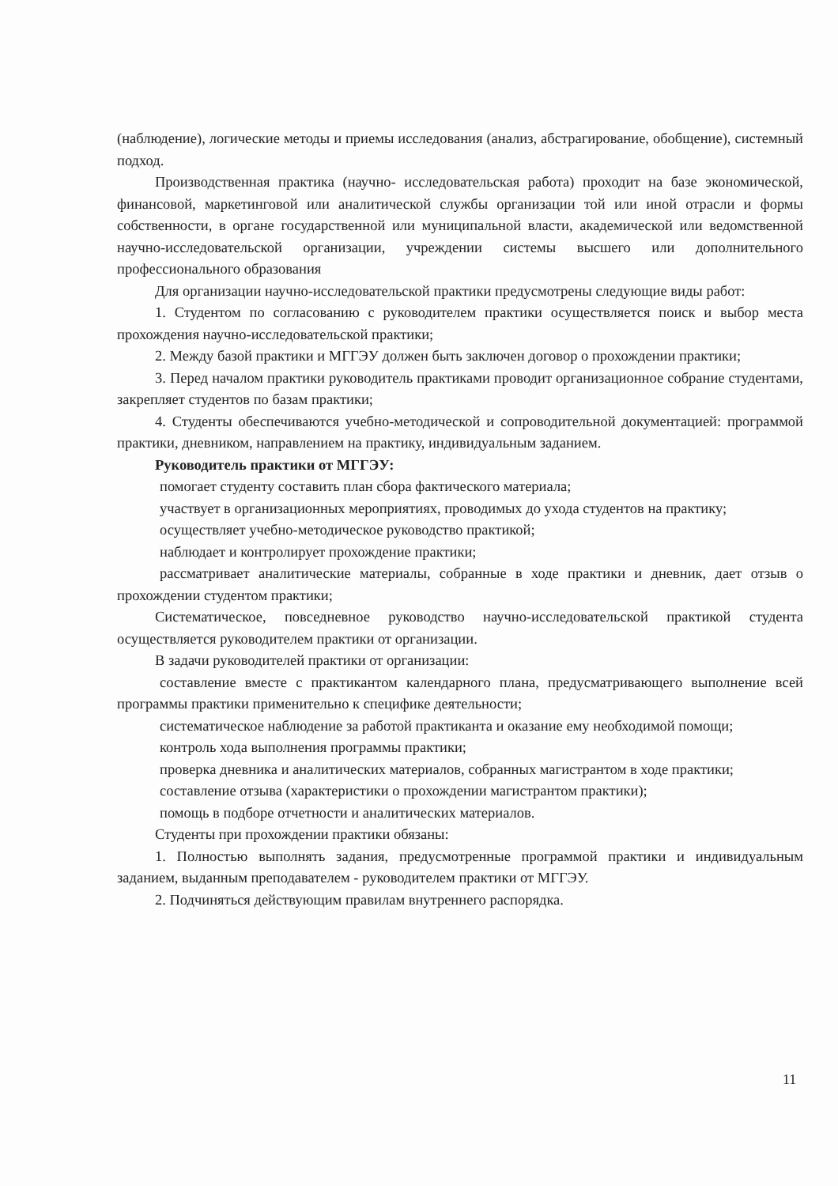(наблюдение), логические методы и приемы исследования (анализ, абстрагирование, обобщение), системный подход.
Производственная практика (научно- исследовательская работа) проходит на базе экономической, финансовой, маркетинговой или аналитической службы организации той или иной отрасли и формы собственности, в органе государственной или муниципальной власти, академической или ведомственной научно-исследовательской организации, учреждении системы высшего или дополнительного профессионального образования
Для организации научно-исследовательской практики предусмотрены следующие виды работ:
1. Студентом по согласованию с руководителем практики осуществляется поиск и выбор места прохождения научно-исследовательской практики;
2. Между базой практики и МГГЭУ должен быть заключен договор о прохождении практики;
3. Перед началом практики руководитель практиками проводит организационное собрание студентами, закрепляет студентов по базам практики;
4. Студенты обеспечиваются учебно-методической и сопроводительной документацией: программой практики, дневником, направлением на практику, индивидуальным заданием.
Руководитель практики от МГГЭУ:
помогает студенту составить план сбора фактического материала;
участвует в организационных мероприятиях, проводимых до ухода студентов на практику;
осуществляет учебно-методическое руководство практикой;
наблюдает и контролирует прохождение практики;
рассматривает аналитические материалы, собранные в ходе практики и дневник, дает отзыв о прохождении студентом практики;
Систематическое, повседневное руководство научно-исследовательской практикой студента осуществляется руководителем практики от организации.
В задачи руководителей практики от организации:
составление вместе с практикантом календарного плана, предусматривающего выполнение всей программы практики применительно к специфике деятельности;
систематическое наблюдение за работой практиканта и оказание ему необходимой помощи;
контроль хода выполнения программы практики;
проверка дневника и аналитических материалов, собранных магистрантом в ходе практики;
составление отзыва (характеристики о прохождении магистрантом практики);
помощь в подборе отчетности и аналитических материалов.
Студенты при прохождении практики обязаны:
1. Полностью выполнять задания, предусмотренные программой практики и индивидуальным заданием, выданным преподавателем - руководителем практики от МГГЭУ.
2. Подчиняться действующим правилам внутреннего распорядка.
11